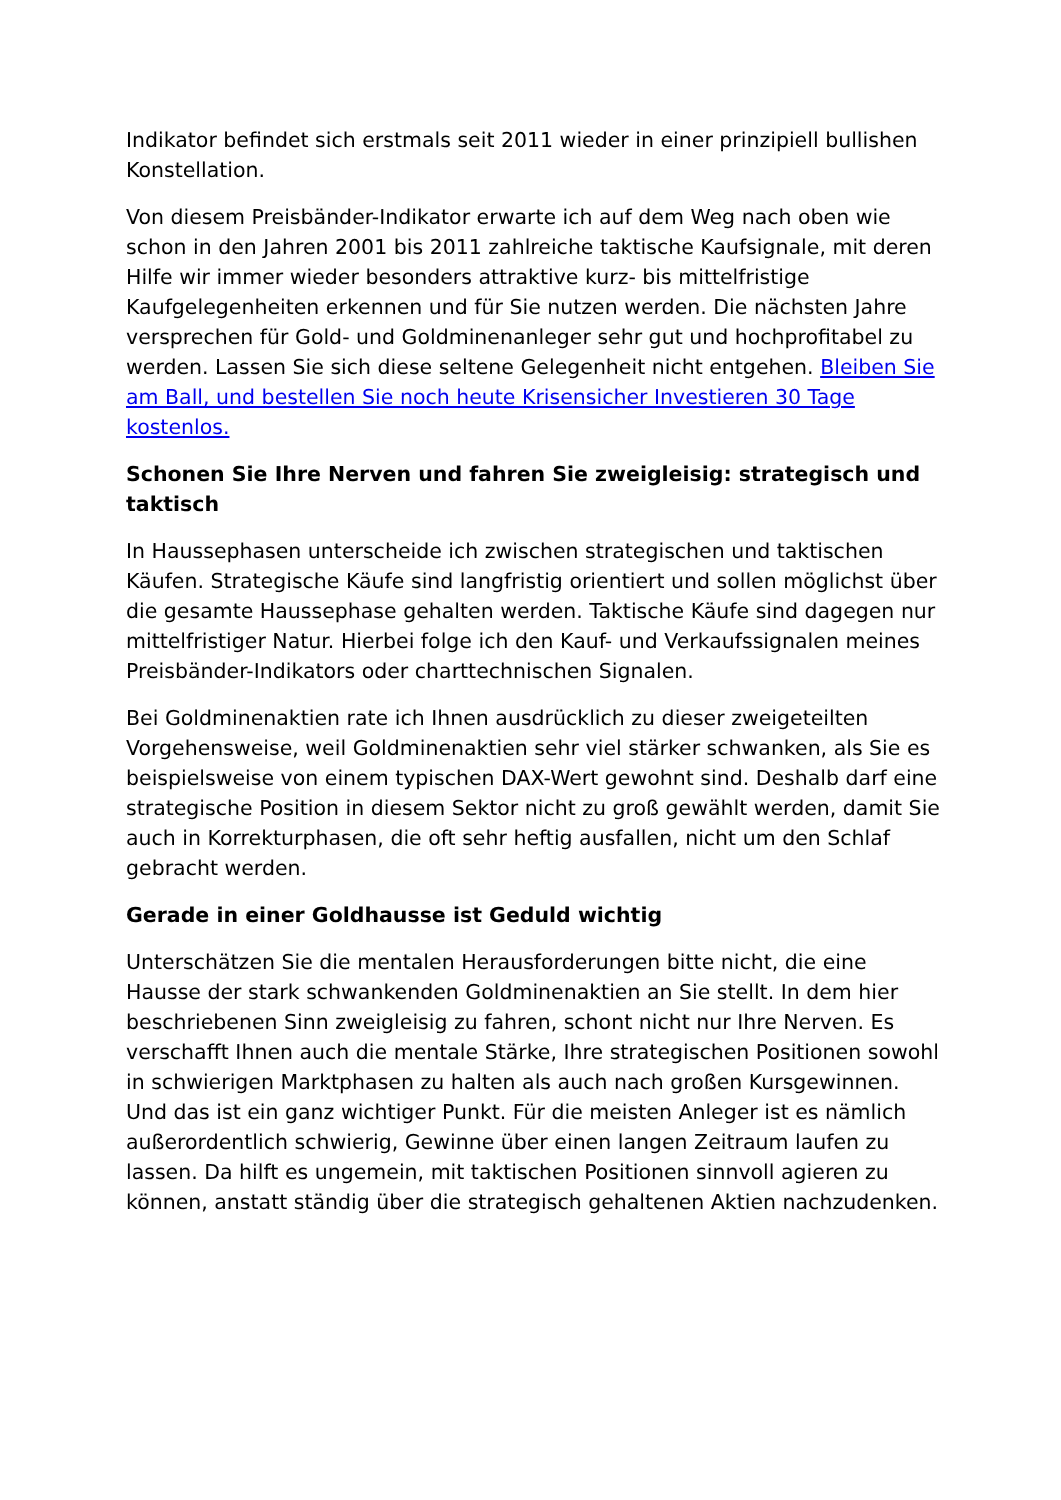Indikator befindet sich erstmals seit 2011 wieder in einer prinzipiell bullishen Konstellation.
Von diesem Preisbänder-Indikator erwarte ich auf dem Weg nach oben wie schon in den Jahren 2001 bis 2011 zahlreiche taktische Kaufsignale, mit deren Hilfe wir immer wieder besonders attraktive kurz- bis mittelfristige Kaufgelegenheiten erkennen und für Sie nutzen werden. Die nächsten Jahre versprechen für Gold- und Goldminenanleger sehr gut und hochprofitabel zu werden. Lassen Sie sich diese seltene Gelegenheit nicht entgehen. Bleiben Sie am Ball, und bestellen Sie noch heute Krisensicher Investieren 30 Tage kostenlos.
Schonen Sie Ihre Nerven und fahren Sie zweigleisig: strategisch und taktisch
In Haussephasen unterscheide ich zwischen strategischen und taktischen Käufen. Strategische Käufe sind langfristig orientiert und sollen möglichst über die gesamte Haussephase gehalten werden. Taktische Käufe sind dagegen nur mittelfristiger Natur. Hierbei folge ich den Kauf- und Verkaufssignalen meines Preisbänder-Indikators oder charttechnischen Signalen.
Bei Goldminenaktien rate ich Ihnen ausdrücklich zu dieser zweigeteilten Vorgehensweise, weil Goldminenaktien sehr viel stärker schwanken, als Sie es beispielsweise von einem typischen DAX-Wert gewohnt sind. Deshalb darf eine strategische Position in diesem Sektor nicht zu groß gewählt werden, damit Sie auch in Korrekturphasen, die oft sehr heftig ausfallen, nicht um den Schlaf gebracht werden.
Gerade in einer Goldhausse ist Geduld wichtig
Unterschätzen Sie die mentalen Herausforderungen bitte nicht, die eine Hausse der stark schwankenden Goldminenaktien an Sie stellt. In dem hier beschriebenen Sinn zweigleisig zu fahren, schont nicht nur Ihre Nerven. Es verschafft Ihnen auch die mentale Stärke, Ihre strategischen Positionen sowohl in schwierigen Marktphasen zu halten als auch nach großen Kursgewinnen. Und das ist ein ganz wichtiger Punkt. Für die meisten Anleger ist es nämlich außerordentlich schwierig, Gewinne über einen langen Zeitraum laufen zu lassen. Da hilft es ungemein, mit taktischen Positionen sinnvoll agieren zu können, anstatt ständig über die strategisch gehaltenen Aktien nachzudenken.